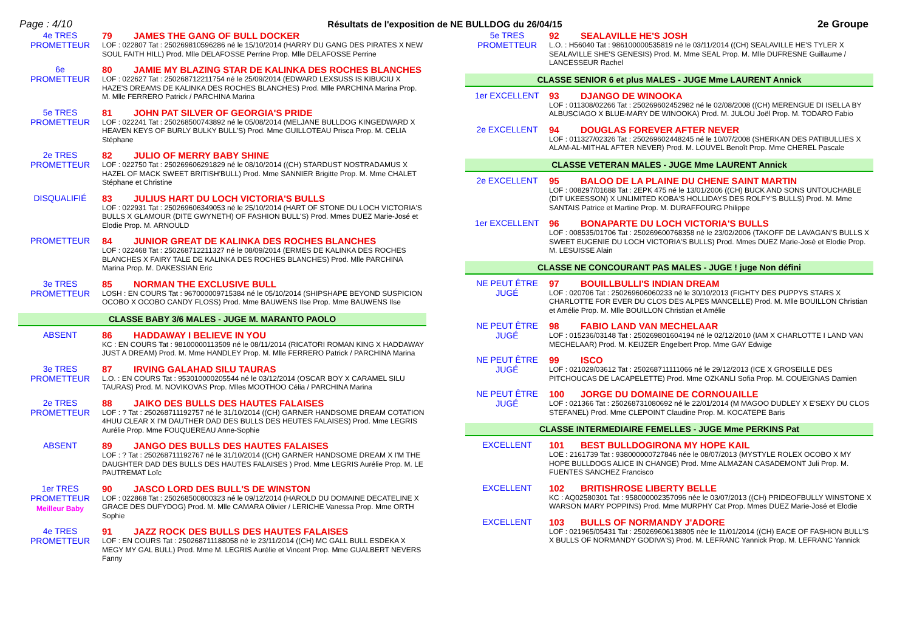Page : 4/10 Résultats de l'exposition de NE BULLDOG du 26/04/15 2e Groupe
4e TRES
PROMETTEUR
79 JAMES THE GANG OF BULL DOCKER
LOF : 022807 Tat : 250269810596286 né le 15/10/2014 (HARRY DU GANG DES PIRATES X NEW SOUL FAITH HILL) Prod. Mlle DELAFOSSE Perrine Prop. Mlle DELAFOSSE Perrine
6e
PROMETTEUR
80 JAMIE MY BLAZING STAR DE KALINKA DES ROCHES BLANCHES
LOF : 022627 Tat : 250268712211754 né le 25/09/2014 (EDWARD LEXSUSS IS KIBUCIU X HAZE'S DREAMS DE KALINKA DES ROCHES BLANCHES) Prod. Mlle PARCHINA Marina Prop. M. Mlle FERRERO Patrick / PARCHINA Marina
5e TRES
PROMETTEUR
81 JOHN PAT SILVER OF GEORGIA'S PRIDE
LOF : 022241 Tat : 250268500743892 né le 05/08/2014 (MELJANE BULLDOG KINGEDWARD X HEAVEN KEYS OF BURLY BULKY BULL'S) Prod. Mme GUILLOTEAU Prisca Prop. M. CELIA Stéphane
2e TRES
PROMETTEUR
82 JULIO OF MERRY BABY SHINE
LOF : 022750 Tat : 250269606291829 né le 08/10/2014 ((CH) STARDUST NOSTRADAMUS X HAZEL OF MACK SWEET BRITISH'BULL) Prod. Mme SANNIER Brigitte Prop. M. Mme CHALET Stéphane et Christine
DISQUALIFIÉ
83 JULIUS HART DU LOCH VICTORIA'S BULLS
LOF : 022931 Tat : 250269606349053 né le 25/10/2014 (HART OF STONE DU LOCH VICTORIA'S BULLS X GLAMOUR (DITE GWYNETH) OF FASHION BULL'S) Prod. Mmes DUEZ Marie-José et Elodie Prop. M. ARNOULD
PROMETTEUR
84 JUNIOR GREAT DE KALINKA DES ROCHES BLANCHES
LOF : 022468 Tat : 250268712211327 né le 08/09/2014 (ERMES DE KALINKA DES ROCHES BLANCHES X FAIRY TALE DE KALINKA DES ROCHES BLANCHES) Prod. Mlle PARCHINA Marina Prop. M. DAKESSIAN Eric
3e TRES
PROMETTEUR
85 NORMAN THE EXCLUSIVE BULL
LOSH : EN COURS Tat : 967000009715384 né le 05/10/2014 (SHIPSHAPE BEYOND SUSPICION OCOBO X OCOBO CANDY FLOSS) Prod. Mme BAUWENS Ilse Prop. Mme BAUWENS Ilse
CLASSE BABY 3/6 MALES - JUGE M. MARANTO PAOLO
ABSENT
86 HADDAWAY I BELIEVE IN YOU
KC : EN COURS Tat : 98100000113509 né le 08/11/2014 (RICATORI ROMAN KING X HADDAWAY JUST A DREAM) Prod. M. Mme HANDLEY Prop. M. Mlle FERRERO Patrick / PARCHINA Marina
3e TRES
PROMETTEUR
87 IRVING GALAHAD SILU TAURAS
L.O. : EN COURS Tat : 953010000205544 né le 03/12/2014 (OSCAR BOY X CARAMEL SILU TAURAS) Prod. M. NOVIKOVAS Prop. Mlles MOOTHOO Célia / PARCHINA Marina
2e TRES
PROMETTEUR
88 JAIKO DES BULLS DES HAUTES FALAISES
LOF : ? Tat : 250268711192757 né le 31/10/2014 ((CH) GARNER HANDSOME DREAM COTATION 4HUU CLEAR X I'M DAUTHER DAD DES BULLS DES HEUTES FALAISES) Prod. Mme LEGRIS Aurélie Prop. Mme FOUQUEREAU Anne-Sophie
ABSENT
89 JANGO DES BULLS DES HAUTES FALAISES
LOF : ? Tat : 250268711192767 né le 31/10/2014 ((CH) GARNER HANDSOME DREAM X I'M THE DAUGHTER DAD DES BULLS DES HAUTES FALAISES ) Prod. Mme LEGRIS Aurélie Prop. M. LE PAUTREMAT Loïc
1er TRES
PROMETTEUR
Meilleur Baby
90 JASCO LORD DES BULL'S DE WINSTON
LOF : 022868 Tat : 250268500800323 né le 09/12/2014 (HAROLD DU DOMAINE DECATELINE X GRACE DES DUFYDOG) Prod. M. Mlle CAMARA Olivier / LERICHE Vanessa Prop. Mme ORTH Sophie
4e TRES
PROMETTEUR
91 JAZZ ROCK DES BULLS DES HAUTES FALAISES
LOF : EN COURS Tat : 250268711188058 né le 23/11/2014 ((CH) MC GALL BULL ESDEKA X MEGY MY GAL BULL) Prod. Mme M. LEGRIS Aurélie et Vincent Prop. Mme GUALBERT NEVERS Fanny
5e TRES
PROMETTEUR
92 SEALAVILLE HE'S JOSH
L.O. : H56040 Tat : 986100000535819 né le 03/11/2014 ((CH) SEALAVILLE HE'S TYLER X SEALAVILLE SHE'S GENESIS) Prod. M. Mme SEAL Prop. M. Mlle DUFRESNE Guillaume / LANCESSEUR Rachel
CLASSE SENIOR 6 et plus MALES - JUGE Mme LAURENT Annick
1er EXCELLENT
93 DJANGO DE WINOOKA
LOF : 011308/02266 Tat : 250269602452982 né le 02/08/2008 ((CH) MERENGUE DI ISELLA BY ALBUSCIAGO X BLUE-MARY DE WINOOKA) Prod. M. JULOU Joël Prop. M. TODARO Fabio
2e EXCELLENT
94 DOUGLAS FOREVER AFTER NEVER
LOF : 011327/02326 Tat : 250269602448245 né le 10/07/2008 (SHERKAN DES PATIBULLIES X ALAM-AL-MITHAL AFTER NEVER) Prod. M. LOUVEL Benoît Prop. Mme CHEREL Pascale
CLASSE VETERAN MALES - JUGE Mme LAURENT Annick
2e EXCELLENT
95 BALOO DE LA PLAINE DU CHENE SAINT MARTIN
LOF : 008297/01688 Tat : 2EPK 475 né le 13/01/2006 ((CH) BUCK AND SONS UNTOUCHABLE (DIT UKEESSON) X UNLIMITED KOBA'S HOLLIDAYS DES ROLFY'S BULLS) Prod. M. Mme SANTAIS Patrice et Martine Prop. M. DURAFFOURG Philippe
1er EXCELLENT
96 BONAPARTE DU LOCH VICTORIA'S BULLS
LOF : 008535/01706 Tat : 250269600768358 né le 23/02/2006 (TAKOFF DE LAVAGAN'S BULLS X SWEET EUGENIE DU LOCH VICTORIA'S BULLS) Prod. Mmes DUEZ Marie-José et Elodie Prop. M. LESUISSE Alain
CLASSE NE CONCOURANT PAS MALES - JUGE ! juge Non défini
NE PEUT ÊTRE
JUGÉ
97 BOUILLBULLI'S INDIAN DREAM
LOF : 020706 Tat : 250269606060233 né le 30/10/2013 (FIGHTY DES PUPPYS STARS X CHARLOTTE FOR EVER DU CLOS DES ALPES MANCELLE) Prod. M. Mlle BOUILLON Christian et Amélie Prop. M. Mlle BOUILLON Christian et Amélie
NE PEUT ÊTRE
JUGÉ
98 FABIO LAND VAN MECHELAAR
LOF : 015236/03148 Tat : 250269801604194 né le 02/12/2010 (IAM X CHARLOTTE I LAND VAN MECHELAAR) Prod. M. KEIJZER Engelbert Prop. Mme GAY Edwige
NE PEUT ÊTRE
JUGÉ
99 ISCO
LOF : 021029/03612 Tat : 250268711111066 né le 29/12/2013 (ICE X GROSEILLE DES PITCHOUCAS DE LACAPELETTE) Prod. Mme OZKANLI Sofia Prop. M. COUEIGNAS Damien
NE PEUT ÊTRE
JUGÉ
100 JORGE DU DOMAINE DE CORNOUAILLE
LOF : 021366 Tat : 250268731080692 né le 22/01/2014 (M MAGOO DUDLEY X E'SEXY DU CLOS STEFANEL) Prod. Mme CLEPOINT Claudine Prop. M. KOCATEPE Baris
CLASSE INTERMEDIAIRE FEMELLES - JUGE Mme PERKINS Pat
EXCELLENT
101 BEST BULLDOGIRONA MY HOPE KAIL
LOE : 2161739 Tat : 938000000727846 née le 08/07/2013 (MYSTYLE ROLEX OCOBO X MY HOPE BULLDOGS ALICE IN CHANGE) Prod. Mme ALMAZAN CASADEMONT Juli Prop. M. FUENTES SANCHEZ Francisco
EXCELLENT
102 BRITISHROSE LIBERTY BELLE
KC : AQ02580301 Tat : 958000002357096 née le 03/07/2013 ((CH) PRIDEOFBULLY WINSTONE X WARSON MARY POPPINS) Prod. Mme MURPHY Cat Prop. Mmes DUEZ Marie-José et Elodie
EXCELLENT
103 BULLS OF NORMANDY J'ADORE
LOF : 021965/05431 Tat : 250269606138805 née le 11/01/2014 ((CH) EACE OF FASHION BULL'S X BULLS OF NORMANDY GODIVA'S) Prod. M. LEFRANC Yannick Prop. M. LEFRANC Yannick